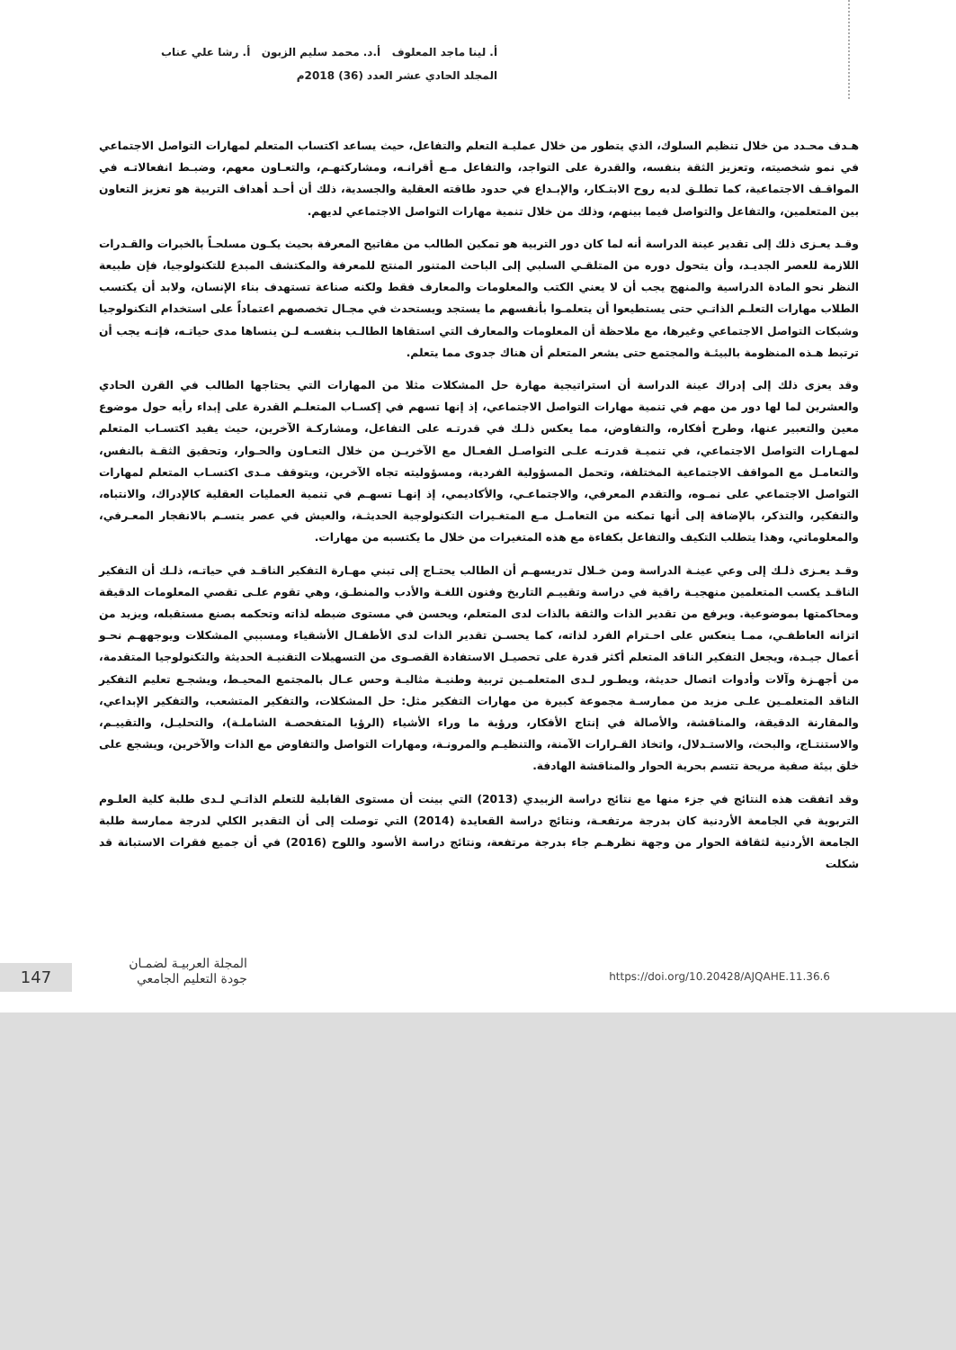أ. لينا ماجد المعلوف أ.د. محمد سليم الزبون أ. رشا علي عناب
المجلد الحادي عشر العدد (36) 2018م
هـدف محـدد من خلال تنظيم السلوك، الذي يتطور من خلال عمليـة التعلم والتفاعل، حيث يساعد اكتساب المتعلم لمهارات التواصل الاجتماعي في نمو شخصيته، وتعزيز الثقة بنفسه، والقدرة على التواجد، والتفاعل مـع أقرانـه، ومشاركتهـم، والتعـاون معهم، وضبـط انفعالاتـه في المواقـف الاجتماعية، كما تطلـق لديه روح الابتـكار، والإبـداع في حدود طاقته العقلية والجسدية، ذلك أن أحـد أهداف التربية هو تعزيز التعاون بين المتعلمين، والتفاعل والتواصل فيما بينهم، وذلك من خلال تنمية مهارات التواصل الاجتماعي لديهم.
وقـد يعـزى ذلك إلى تقدير عينة الدراسة أنه لما كان دور التربية هو تمكين الطالب من مفاتيح المعرفة بحيث يكـون مسلحـاً بالخبرات والقـدرات اللازمة للعصر الجديـد، وأن يتحول دوره من المتلقـي السلبي إلى الباحث المتنور المنتج للمعرفة والمكتشف المبدع للتكنولوجيا، فإن طبيعة النظر نحو المادة الدراسية والمنهج يجب أن لا يعني الكتب والمعلومات والمعارف فقط ولكنه صناعة تستهدف بناء الإنسان، ولابد أن يكتسب الطلاب مهارات التعلـم الذاتـي حتى يستطيعوا أن يتعلمـوا بأنفسهم ما يستجد ويستحدث في مجـال تخصصهم اعتماداً على استخدام التكنولوجيا وشبكات التواصل الاجتماعي وغيرها، مع ملاحظة أن المعلومات والمعارف التي استقاها الطالـب بنفسـه لـن ينساها مدى حياتـه، فإنـه يجب أن ترتبط هـذه المنظومة بالبيئـة والمجتمع حتى يشعر المتعلم أن هناك جدوى مما يتعلم.
وقد يعزى ذلك إلى إدراك عينة الدراسة أن استراتيجية مهارة حل المشكلات مثلا من المهارات التي يحتاجها الطالب في القرن الحادي والعشرين لما لها دور من مهم في تنمية مهارات التواصل الاجتماعي، إذ إنها تسهم في إكسـاب المتعلـم القدرة على إبداء رأيه حول موضوع معين والتعبير عنها، وطرح أفكاره، والتفاوض، مما يعكس ذلـك في قدرتـه على التفاعل، ومشاركـة الآخرين، حيث يفيد اكتسـاب المتعلم لمهـارات التواصل الاجتماعي، في تنميـة قدرتـه علـى التواصـل الفعـال مع الآخريـن من خلال التعـاون والحـوار، وتحقيق الثقـة بالنفس، والتعامـل مع المواقف الاجتماعية المختلفة، وتحمل المسؤولية الفردية، ومسؤوليته تجاه الآخرين، ويتوقف مـدى اكتسـاب المتعلم لمهارات التواصل الاجتماعي على نمـوه، والتقدم المعرفي، والاجتماعـي، والأكاديمي، إذ إنهـا تسهـم في تنمية العمليات العقلية كالإدراك، والانتباه، والتفكير، والتذكر، بالإضافة إلى أنها تمكنه من التعامـل مـع المتغـيرات التكنولوجية الحديثـة، والعيش في عصر يتسـم بالانفجار المعـرفي، والمعلوماتي، وهذا يتطلب التكيف والتفاعل بكفاءة مع هذه المتغيرات من خلال ما يكتسبه من مهارات.
وقـد يعـزى ذلـك إلى وعي عينـة الدراسة ومن خـلال تدريسهـم أن الطالب يحتـاج إلى تبني مهـارة التفكير الناقـد في حياتـه، ذلـك أن التفكير الناقـد يكسب المتعلمين منهجيـة راقية في دراسة وتقييـم التاريخ وفنون اللغـة والأدب والمنطـق، وهي تقوم علـى تقصي المعلومات الدقيقة ومحاكمتها بموضوعية. ويرفع من تقدير الذات والثقة بالذات لدى المتعلم، ويحسن في مستوى ضبطه لذاته وتحكمه بصنع مستقبله، ويزيد من اتزانه العاطفـي، ممـا ينعكس على احـترام الفرد لذاته، كما يحسـن تقدير الذات لدى الأطفـال الأشقياء ومسببي المشكلات ويوجههـم نحـو أعمال جيـدة، ويجعل التفكير الناقد المتعلم أكثر قدرة على تحصيـل الاستفادة القصـوى من التسهيلات التقنيـة الحديثة والتكنولوجيا المتقدمة، من أجهـزة وآلات وأدوات اتصال حديثة، ويطـور لـدى المتعلمـين تربية وطنيـة مثاليـة وحس عـال بالمجتمع المحيـط، ويشجـع تعليم التفكير الناقد المتعلمـين علـى مزيد من ممارسـة مجموعة كبيرة من مهارات التفكير مثل: حل المشكلات، والتفكير المتشعب، والتفكير الإبداعي، والمقارنة الدقيقة، والمناقشة، والأصالة في إنتاج الأفكار، ورؤية ما وراء الأشياء (الرؤيا المتفحصـة الشاملـة)، والتحليـل، والتقييـم، والاستنتـاج، والبحث، والاستـدلال، واتخاذ القـرارات الآمنة، والتنظيـم والمرونـة، ومهارات التواصل والتفاوض مع الذات والآخرين، ويشجع على خلق بيئة صفية مريحة تتسم بحرية الحوار والمناقشة الهادفة.
وقد اتفقت هذه النتائج في جزء منها مع نتائج دراسة الزبيدي (2013) التي بينت أن مستوى القابلية للتعلم الذاتـي لـدى طلبة كلية العلـوم التربوية في الجامعة الأردنية كان بدرجة مرتفعـة، ونتائج دراسة القعايدة (2014) التي توصلت إلى أن التقدير الكلي لدرجة ممارسة طلبة الجامعة الأردنية لثقافة الحوار من وجهة نظرهـم جاء بدرجة مرتفعة، ونتائج دراسة الأسود واللوح (2016) في أن جميع فقرات الاستبانة قد شكلت
147
المجلة العربيـة لضمـان
جودة التعليم الجامعي
https://doi.org/10.20428/AJQAHE.11.36.6